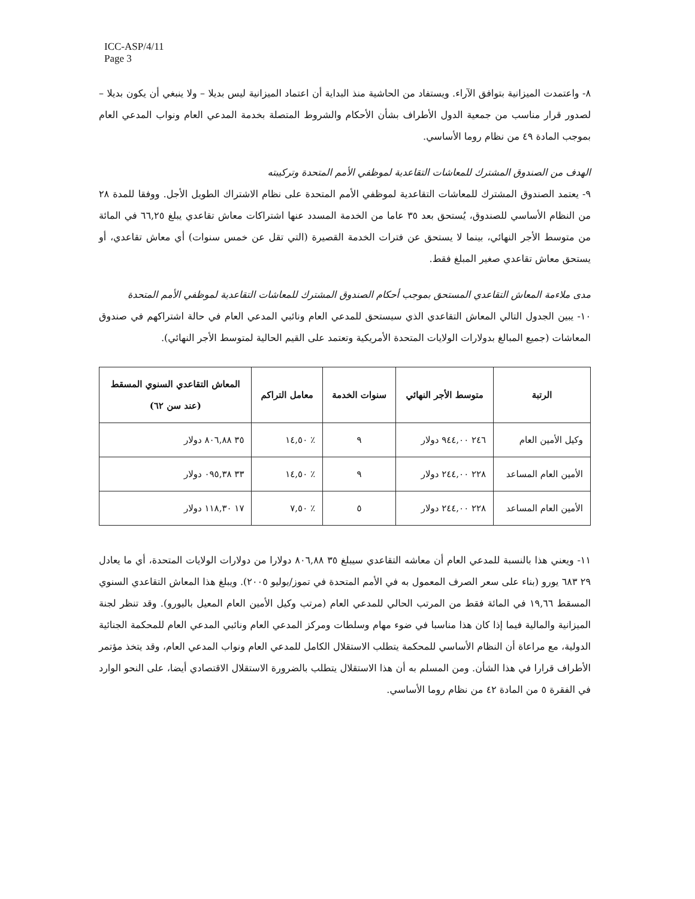ICC-ASP/4/11
Page 3
٨- واعتمدت الميزانية بتوافق الآراء. ويستفاد من الحاشية منذ البداية أن اعتماد الميزانية ليس بديلا – ولا ينبغي أن يكون بديلا – لصدور قرار مناسب من جمعية الدول الأطراف بشأن الأحكام والشروط المتصلة بخدمة المدعي العام ونواب المدعي العام بموجب المادة ٤٩ من نظام روما الأساسي.
الهدف من الصندوق المشترك للمعاشات التقاعدية لموظفي الأمم المتحدة وتركيبته
٩- يعتمد الصندوق المشترك للمعاشات التقاعدية لموظفي الأمم المتحدة على نظام الاشتراك الطويل الأجل. ووفقا للمدة ٢٨ من النظام الأساسي للصندوق، يُستحق بعد ٣٥ عاما من الخدمة المسدد عنها اشتراكات معاش تقاعدي يبلغ ٦٦,٢٥ في المائة من متوسط الأجر النهائي، بينما لا يستحق عن فترات الخدمة القصيرة (التي تقل عن خمس سنوات) أي معاش تقاعدي، أو يستحق معاش تقاعدي صغير المبلغ فقط.
مدى ملاءمة المعاش التقاعدي المستحق بموجب أحكام الصندوق المشترك للمعاشات التقاعدية لموظفي الأمم المتحدة
١٠- يبين الجدول التالي المعاش التقاعدي الذي سيستحق للمدعي العام ونائبي المدعي العام في حالة اشتراكهم في صندوق المعاشات (جميع المبالغ بدولارات الولايات المتحدة الأمريكية وتعتمد على القيم الحالية لمتوسط الأجر النهائي).
| الرتبة | متوسط الأجر النهائي | سنوات الخدمة | معامل التراكم | المعاش التقاعدي السنوي المسقط (عند سن ٦٢) |
| --- | --- | --- | --- | --- |
| وكيل الأمين العام | ٢٤٦ ٩٤٤,٠٠ دولار | ٩ | ٪ ١٤,٥٠ | ٣٥ ٨٠٦,٨٨ دولار |
| الأمين العام المساعد | ٢٢٨ ٢٤٤,٠٠ دولار | ٩ | ٪ ١٤,٥٠ | ٣٣ ٠٩٥,٣٨ دولار |
| الأمين العام المساعد | ٢٢٨ ٢٤٤,٠٠ دولار | ٥ | ٪ ٧,٥٠ | ١٧ ١١٨,٣٠ دولار |
١١- ويعني هذا بالنسبة للمدعي العام أن معاشه التقاعدي سيبلغ ٣٥ ٨٠٦,٨٨ دولارا من دولارات الولايات المتحدة، أي ما يعادل ٢٩ ٦٨٣ يورو (بناء على سعر الصرف المعمول به في الأمم المتحدة في تموز/يوليو ٢٠٠٥). ويبلغ هذا المعاش التقاعدي السنوي المسقط ١٩,٦٦ في المائة فقط من المرتب الحالي للمدعي العام (مرتب وكيل الأمين العام المعيل باليورو). وقد تنظر لجنة الميزانية والمالية فيما إذا كان هذا مناسبا في ضوء مهام وسلطات ومركز المدعي العام ونائبي المدعي العام للمحكمة الجنائية الدولية، مع مراعاة أن النظام الأساسي للمحكمة يتطلب الاستقلال الكامل للمدعي العام ونواب المدعي العام، وقد يتخذ مؤتمر الأطراف قرارا في هذا الشأن. ومن المسلم به أن هذا الاستقلال يتطلب بالضرورة الاستقلال الاقتصادي أيضا، على النحو الوارد في الفقرة ٥ من المادة ٤٢ من نظام روما الأساسي.